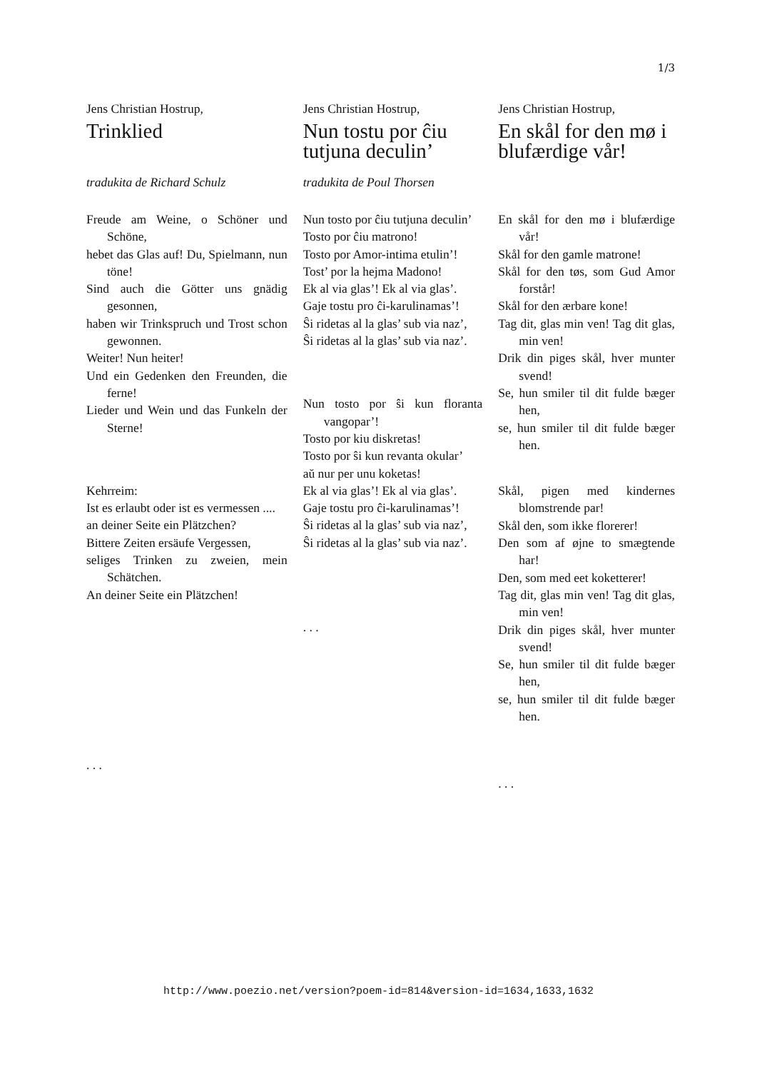1/3
Jens Christian Hostrup,
Trinklied
tradukita de Richard Schulz
Freude am Weine, o Schöner und Schöne,
hebet das Glas auf! Du, Spielmann, nun töne!
Sind auch die Götter uns gnädig gesonnen,
haben wir Trinkspruch und Trost schon gewonnen.
Weiter! Nun heiter!
Und ein Gedenken den Freunden, die ferne!
Lieder und Wein und das Funkeln der Sterne!
Kehrreim:
Ist es erlaubt oder ist es vermessen ....
an deiner Seite ein Plätzchen?
Bittere Zeiten ersäufe Vergessen,
seliges Trinken zu zweien, mein Schätchen.
An deiner Seite ein Plätzchen!
. . .
Jens Christian Hostrup,
Nun tostu por ĉiu tutjuna deculin’
tradukita de Poul Thorsen
Nun tosto por ĉiu tutjuna deculin’
Tosto por ĉiu matrono!
Tosto por Amor-intima etulin’!
Tost’ por la hejma Madono!
Ek al via glas’! Ek al via glas’.
Gaje tostu pro ĉi-karulinamas’!
Ŝi ridetas al la glas’ sub via naz’,
Ŝi ridetas al la glas’ sub via naz’.
Nun tosto por ŝi kun floranta vangopar’!
Tosto por kiu diskretas!
Tosto por ŝi kun revanta okular’
aŭ nur per unu koketas!
Ek al via glas’! Ek al via glas’.
Gaje tostu pro ĉi-karulinamas’!
Ŝi ridetas al la glas’ sub via naz’,
Ŝi ridetas al la glas’ sub via naz’.
. . .
Jens Christian Hostrup,
En skål for den mø i blufærdige vår!
En skål for den mø i blufærdige vår!
Skål for den gamle matrone!
Skål for den tøs, som Gud Amor forstår!
Skål for den ærbare kone!
Tag dit, glas min ven! Tag dit glas, min ven!
Drik din piges skål, hver munter svend!
Se, hun smiler til dit fulde bæger hen,
se, hun smiler til dit fulde bæger hen.
Skål, pigen med kindernes blomstrende par!
Skål den, som ikke florerer!
Den som af øjne to smægtende har!
Den, som med eet koketterer!
Tag dit, glas min ven! Tag dit glas, min ven!
Drik din piges skål, hver munter svend!
Se, hun smiler til dit fulde bæger hen,
se, hun smiler til dit fulde bæger hen.
. . .
http://www.poezio.net/version?poem-id=814&version-id=1634,1633,1632